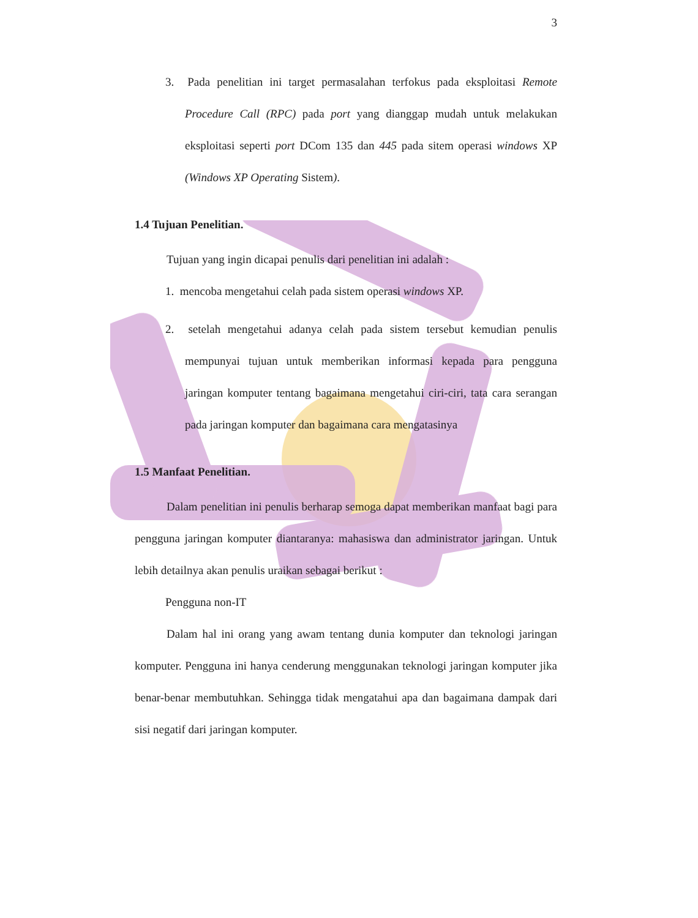3
3. Pada penelitian ini target permasalahan terfokus pada eksploitasi Remote Procedure Call (RPC) pada port yang dianggap mudah untuk melakukan eksploitasi seperti port DCom 135 dan 445 pada sitem operasi windows XP (Windows XP Operating Sistem).
1.4 Tujuan Penelitian.
Tujuan yang ingin dicapai penulis dari penelitian ini adalah :
1. mencoba mengetahui celah pada sistem operasi windows XP.
2. setelah mengetahui adanya celah pada sistem tersebut kemudian penulis mempunyai tujuan untuk memberikan informasi kepada para pengguna jaringan komputer tentang bagaimana mengetahui ciri-ciri, tata cara serangan pada jaringan komputer dan bagaimana cara mengatasinya
1.5 Manfaat Penelitian.
Dalam penelitian ini penulis berharap semoga dapat memberikan manfaat bagi para pengguna jaringan komputer diantaranya: mahasiswa dan administrator jaringan. Untuk lebih detailnya akan penulis uraikan sebagai berikut :
Pengguna non-IT
Dalam hal ini orang yang awam tentang dunia komputer dan teknologi jaringan komputer. Pengguna ini hanya cenderung menggunakan teknologi jaringan komputer jika benar-benar membutuhkan. Sehingga tidak mengatahui apa dan bagaimana dampak dari sisi negatif dari jaringan komputer.